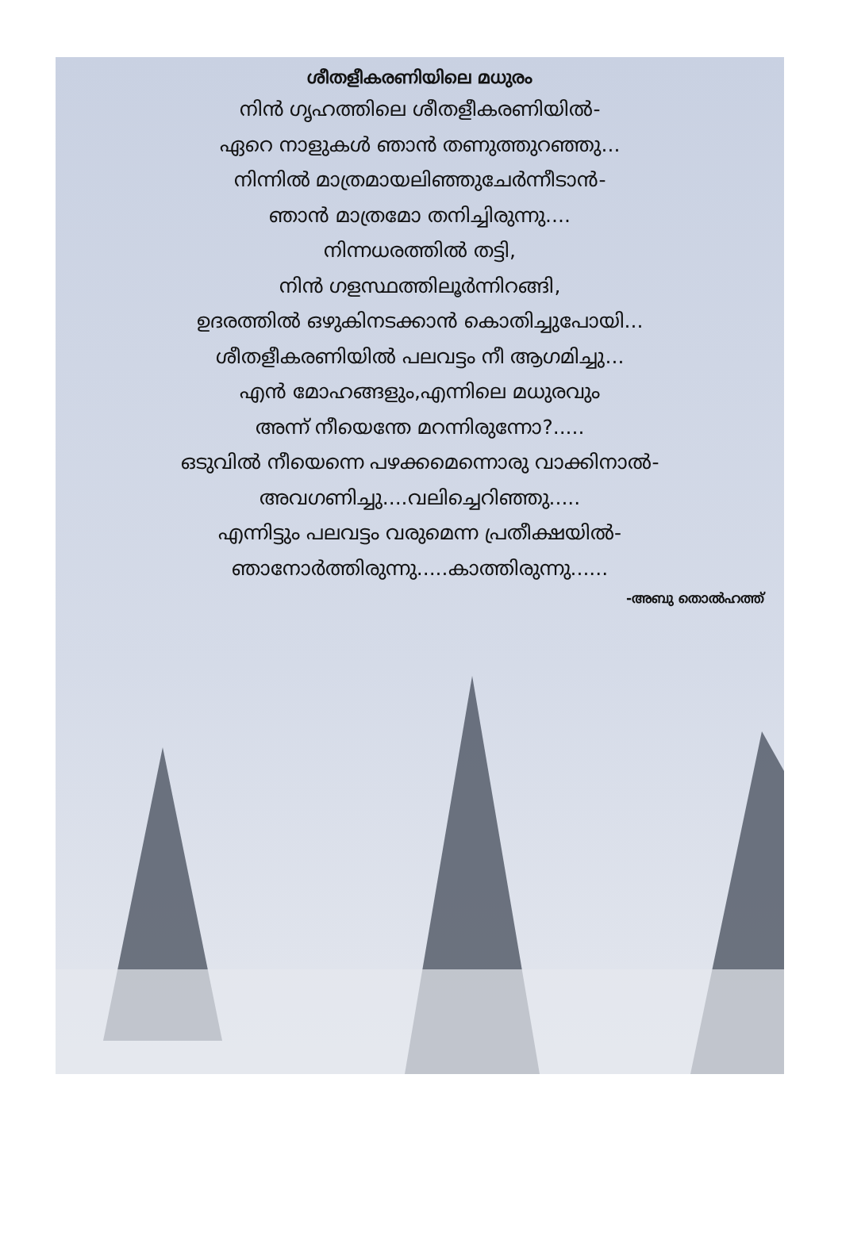ശീതളീകരണിയിലെ മധുരം
നിൻ ഗൃഹത്തിലെ ശീതളീകരണിയിൽ-
ഏറെ നാളുകൾ ഞാൻ തണുത്തുറഞ്ഞു...
നിന്നിൽ മാത്രമായലിഞ്ഞുചേർന്നീടാൻ-
ഞാൻ മാത്രമോ തനിച്ചിരുന്നു....
നിന്നധരത്തിൽ തട്ടി,
നിൻ ഗളസ്ഥത്തിലൂർന്നിറങ്ങി,
ഉദരത്തിൽ ഒഴുകിനടക്കാൻ കൊതിച്ചുപോയി...
ശീതളീകരണിയിൽ പലവട്ടം നീ ആഗമിച്ചു...
എൻ മോഹങ്ങളും,എന്നിലെ മധുരവും
അന്ന് നീയെന്തേ മറന്നിരുന്നോ?.....
ഒടുവിൽ നീയെന്നെ പഴക്കമെന്നൊരു വാക്കിനാൽ-
അവഗണിച്ചു....വലിച്ചെറിഞ്ഞു.....
എന്നിട്ടും പലവട്ടം വരുമെന്ന പ്രതീക്ഷയിൽ-
ഞാനോർത്തിരുന്നു.....കാത്തിരുന്നു......
-അബു തൊൽഹത്ത്